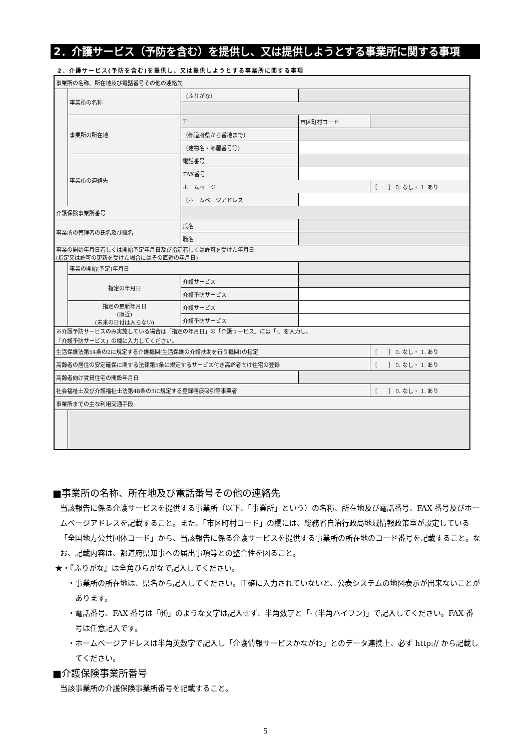2．介護サービス（予防を含む）を提供し、又は提供しようとする事業所に関する事項
2．介護サービス(予防を含む)を提供し、又は提供しようとする事業所に関する事項
| 事業所の名称、所在地及び電話番号その他の連絡先 | | | | | |
| | 事業所の名称 | | （ふりがな） | | |
| | 事業所の所在地 | | 〒 | 市区町村コード | |
| | | | （都道府県から番地まで） | | |
| | | | （建物名・部屋番号等） | | |
| | 事業所の連絡先 | | 電話番号 | | |
| | | | FAX番号 | | |
| | | | ホームページ | | ［ ］ 0. なし・ 1. あり |
| | | | （ホームページアドレス | | |
| 介護保険事業所番号 | | | | | |
| 事業所の管理者の氏名及び職名 | | | 氏名 | | |
| | | | 職名 | | |
| 事業の開始年月日若しくは開始予定年月日及び指定若しくは許可を受けた年月日 (指定又は許可の更新を受けた場合にはその直近の年月日) | | | | | |
| | 事業の開始(予定)年月日 | | | | |
| | 指定の年月日 | 介護サービス | | | |
| | | 介護予防サービス | | | |
| | 指定の更新年月日 (直近) (未来の日付は入らない) | 介護サービス | | | |
| | | 介護予防サービス | | | |
| ※介護予防サービスのみ実施している場合は「指定の年月日」の「介護サービス」には「-」を入力し、 「介護予防サービス」の欄に入力してください。 | | | | | |
| 生活保護法第54条の2に規定する介護機関(生活保護の介護扶助を行う機関)の指定 | | | | | ［ ］ 0. なし・ 1. あり |
| 高齢者の居住の安定確保に関する法律第5条に規定するサービス付き高齢者向け住宅の登録 | | | | | ［ ］ 0. なし・ 1. あり |
| 高齢者向け賃貸住宅の開設年月日 | | | | | |
| 社会福祉士及び介護福祉士法第48条の3に規定する登録喀痰吸引等事業者 | | | | | ［ ］ 0. なし・ 1. あり |
| 事業所までの主な利用交通手段 | | | | | |
■事業所の名称、所在地及び電話番号その他の連絡先
当該報告に係る介護サービスを提供する事業所（以下、「事業所」という）の名称、所在地及び電話番号、FAX 番号及びホームページアドレスを記載すること。また、「市区町村コード」の欄には、総務省自治行政局地域情報政策室が設定している「全国地方公共団体コード」から、当該報告に係る介護サービスを提供する事業所の所在地のコード番号を記載すること。なお、記載内容は、都道府県知事への届出事項等との整合性を図ること。
★・『ふりがな』は全角ひらがなで記入してください。
・事業所の所在地は、県名から記入してください。正確に入力されていないと、公表システムの地図表示が出来ないことがあります。
・電話番号、FAX 番号は「㈹」のような文字は記入せず、半角数字と「- (半角ハイフン)」で記入してください。FAX 番号は任意記入です。
・ホームページアドレスは半角英数字で記入し「介護情報サービスかながわ」とのデータ連携上、必ず http:// から記載してください。
■介護保険事業所番号
当該事業所の介護保険事業所番号を記載すること。
5